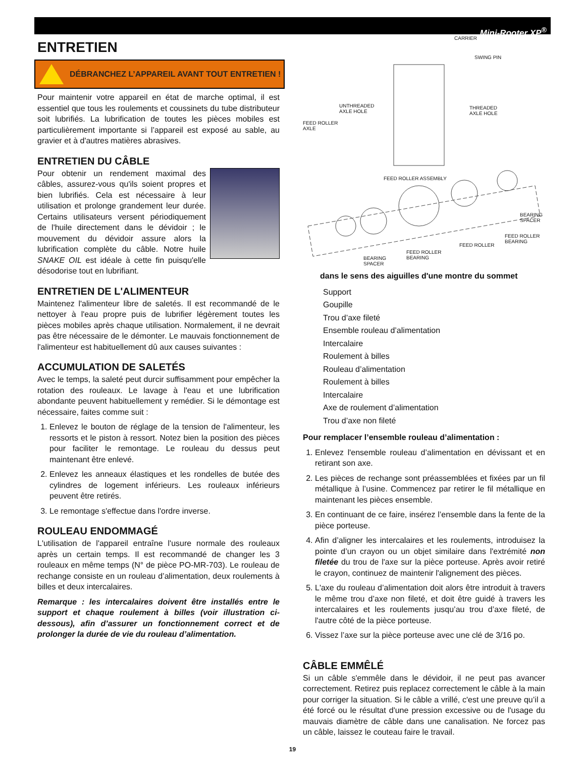Mini-Rooter XP<sup>®</sup>
ENTRETIEN
DÉBRANCHEZ L’APPAREIL AVANT TOUT ENTRETIEN !
Pour maintenir votre appareil en état de marche optimal, il est essentiel que tous les roulements et coussinets du tube distributeur soit lubrifiés. La lubrification de toutes les pièces mobiles est particulièrement importante si l’appareil est exposé au sable, au gravier et à d'autres matières abrasives.
ENTRETIEN DU CÂBLE
Pour obtenir un rendement maximal des câbles, assurez-vous qu'ils soient propres et bien lubrifiés. Cela est nécessaire à leur utilisation et prolonge grandement leur durée. Certains utilisateurs versent périodiquement de l'huile directement dans le dévidoir ; le mouvement du dévidoir assure alors la lubrification complète du câble. Notre huile SNAKE OIL est idéale à cette fin puisqu'elle désodorise tout en lubrifiant.
ENTRETIEN DE L'ALIMENTEUR
Maintenez l'alimenteur libre de saletés. Il est recommandé de le nettoyer à l'eau propre puis de lubrifier légèrement toutes les pièces mobiles après chaque utilisation. Normalement, il ne devrait pas être nécessaire de le démonter. Le mauvais fonctionnement de l'alimenteur est habituellement dû aux causes suivantes :
ACCUMULATION DE SALETÉS
Avec le temps, la saleté peut durcir suffisamment pour empêcher la rotation des rouleaux. Le lavage à l'eau et une lubrification abondante peuvent habituellement y remédier. Si le démontage est nécessaire, faites comme suit :
1. Enlevez le bouton de réglage de la tension de l'alimenteur, les ressorts et le piston à ressort. Notez bien la position des pièces pour faciliter le remontage. Le rouleau du dessus peut maintenant être enlevé.
2. Enlevez les anneaux élastiques et les rondelles de butée des cylindres de logement inférieurs. Les rouleaux inférieurs peuvent être retirés.
3. Le remontage s'effectue dans l'ordre inverse.
ROULEAU ENDOMMAGÉ
L'utilisation de l'appareil entraîne l'usure normale des rouleaux après un certain temps. Il est recommandé de changer les 3 rouleaux en même temps (N° de pièce PO-MR-703). Le rouleau de rechange consiste en un rouleau d’alimentation, deux roulements à billes et deux intercalaires.
Remarque : les intercalaires doivent être installés entre le support et chaque roulement à billes (voir illustration ci-dessous), afin d’assurer un fonctionnement correct et de prolonger la durée de vie du rouleau d’alimentation.
CARRIER
SWING PIN
UNTHREADED
AXLE HOLE
THREADED
AXLE HOLE
FEED ROLLER
AXLE
FEED ROLLER ASSEMBLY
BEARING
SPACER
FEED ROLLER
BEARING
FEED ROLLER
FEED ROLLER
BEARING
BEARING
SPACER
dans le sens des aiguilles d'une montre du sommet
Support
Goupille
Trou d’axe fileté
Ensemble rouleau d’alimentation
Intercalaire
Roulement à billes
Rouleau d’alimentation
Roulement à billes
Intercalaire
Axe de roulement d’alimentation
Trou d’axe non fileté
Pour remplacer l’ensemble rouleau d’alimentation :
1. Enlevez l'ensemble rouleau d’alimentation en dévissant et en retirant son axe.
2. Les pièces de rechange sont préassemblées et fixées par un fil métallique à l’usine. Commencez par retirer le fil métallique en maintenant les pièces ensemble.
3. En continuant de ce faire, insérez l’ensemble dans la fente de la pièce porteuse.
4. Afin d’aligner les intercalaires et les roulements, introduisez la pointe d’un crayon ou un objet similaire dans l'extrémité non filetée du trou de l'axe sur la pièce porteuse. Après avoir retiré le crayon, continuez de maintenir l'alignement des pièces.
5. L'axe du rouleau d’alimentation doit alors être introduit à travers le même trou d’axe non fileté, et doit être guidé à travers les intercalaires et les roulements jusqu’au trou d’axe fileté, de l'autre côté de la pièce porteuse.
6. Vissez l’axe sur la pièce porteuse avec une clé de 3/16 po.
CÂBLE EMMÊLÉ
Si un câble s'emmêle dans le dévidoir, il ne peut pas avancer correctement. Retirez puis replacez correctement le câble à la main pour corriger la situation. Si le câble a vrillé, c'est une preuve qu’il a été forcé ou le résultat d'une pression excessive ou de l'usage du mauvais diamètre de câble dans une canalisation. Ne forcez pas un câble, laissez le couteau faire le travail.
19